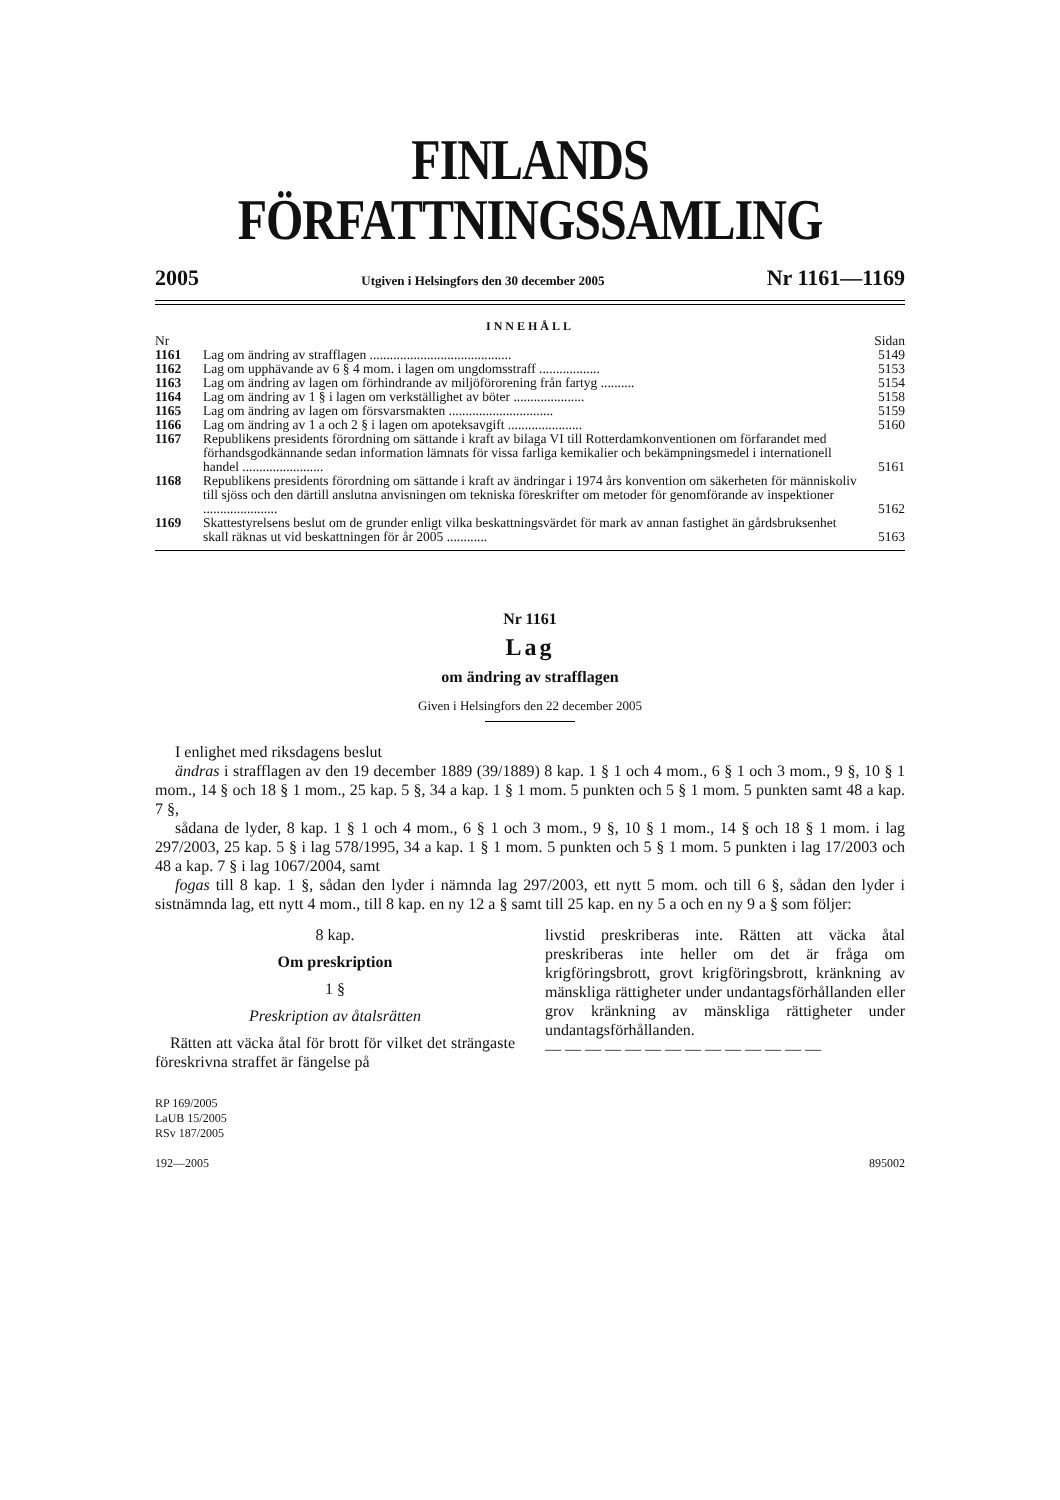FINLANDS FÖRFATTNINGSSAMLING
2005 Utgiven i Helsingfors den 30 december 2005 Nr 1161—1169
INNEHÅLL
| Nr | | Sidan |
| 1161 | Lag om ändring av strafflagen .......................................... | 5149 |
| 1162 | Lag om upphävande av 6 § 4 mom. i lagen om ungdomsstraff .................. | 5153 |
| 1163 | Lag om ändring av lagen om förhindrande av miljöförorening från fartyg .......... | 5154 |
| 1164 | Lag om ändring av 1 § i lagen om verkställighet av böter ..................... | 5158 |
| 1165 | Lag om ändring av lagen om försvarsmakten ............................... | 5159 |
| 1166 | Lag om ändring av 1 a och 2 § i lagen om apoteksavgift ...................... | 5160 |
| 1167 | Republikens presidents förordning om sättande i kraft av bilaga VI till Rotterdamkonventionen om förfarandet med förhandsgodkännande sedan information lämnats för vissa farliga kemikalier och bekämpningsmedel i internationell handel ........................ | 5161 |
| 1168 | Republikens presidents förordning om sättande i kraft av ändringar i 1974 års konvention om säkerheten för människoliv till sjöss och den därtill anslutna anvisningen om tekniska föreskrifter om metoder för genomförande av inspektioner ...................... | 5162 |
| 1169 | Skattestyrelsens beslut om de grunder enligt vilka beskattningsvärdet för mark av annan fastighet än gårdsbruksenhet skall räknas ut vid beskattningen för år 2005 ............ | 5163 |
Nr 1161
Lag
om ändring av strafflagen
Given i Helsingfors den 22 december 2005
I enlighet med riksdagens beslut
ändras i strafflagen av den 19 december 1889 (39/1889) 8 kap. 1 § 1 och 4 mom., 6 § 1 och 3 mom., 9 §, 10 § 1 mom., 14 § och 18 § 1 mom., 25 kap. 5 §, 34 a kap. 1 § 1 mom. 5 punkten och 5 § 1 mom. 5 punkten samt 48 a kap. 7 §,
sådana de lyder, 8 kap. 1 § 1 och 4 mom., 6 § 1 och 3 mom., 9 §, 10 § 1 mom., 14 § och 18 § 1 mom. i lag 297/2003, 25 kap. 5 § i lag 578/1995, 34 a kap. 1 § 1 mom. 5 punkten och 5 § 1 mom. 5 punkten i lag 17/2003 och 48 a kap. 7 § i lag 1067/2004, samt
fogas till 8 kap. 1 §, sådan den lyder i nämnda lag 297/2003, ett nytt 5 mom. och till 6 §, sådan den lyder i sistnämnda lag, ett nytt 4 mom., till 8 kap. en ny 12 a § samt till 25 kap. en ny 5 a och en ny 9 a § som följer:
8 kap.
Om preskription
1 §
Preskription av åtalsrätten
Rätten att väcka åtal för brott för vilket det strängaste föreskrivna straffet är fängelse på
livstid preskriberas inte. Rätten att väcka åtal preskriberas inte heller om det är fråga om krigföringsbrott, grovt krigföringsbrott, kränkning av mänskliga rättigheter under undantagsförhållanden eller grov kränkning av mänskliga rättigheter under undantagsförhållanden.
— — — — — — — — — — — — — —
RP 169/2005
LaUB 15/2005
RSv 187/2005
192—2005 895002